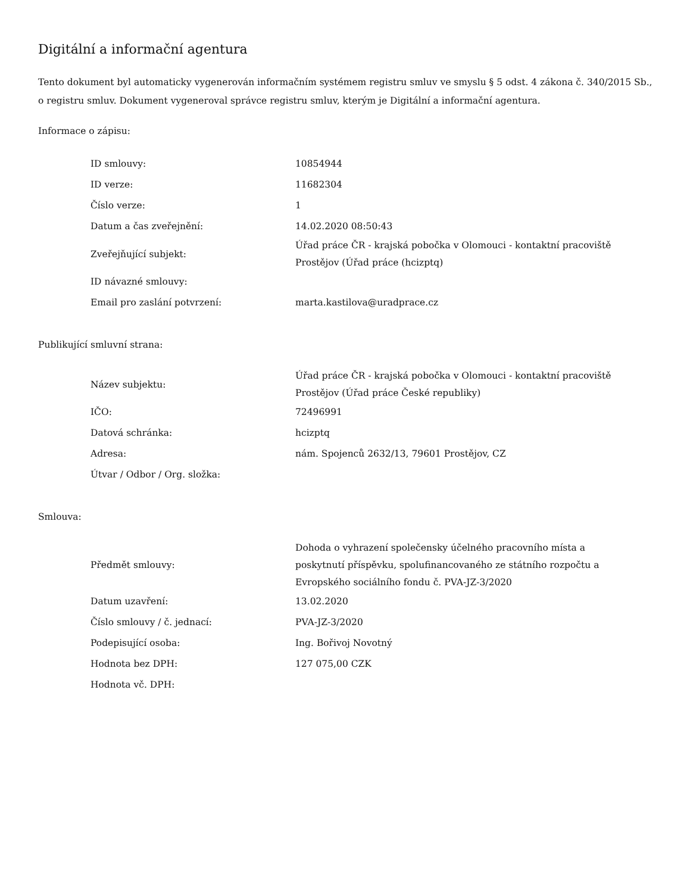Digitální a informační agentura
Tento dokument byl automaticky vygenerován informačním systémem registru smluv ve smyslu § 5 odst. 4 zákona č. 340/2015 Sb., o registru smluv. Dokument vygeneroval správce registru smluv, kterým je Digitální a informační agentura.
Informace o zápisu:
| ID smlouvy: | 10854944 |
| ID verze: | 11682304 |
| Číslo verze: | 1 |
| Datum a čas zveřejnění: | 14.02.2020 08:50:43 |
| Zveřejňující subjekt: | Úřad práce ČR - krajská pobočka v Olomouci - kontaktní pracoviště Prostějov (Úřad práce (hcizptq) |
| ID návazné smlouvy: | |
| Email pro zaslání potvrzení: | marta.kastilova@uradprace.cz |
Publikující smluvní strana:
| Název subjektu: | Úřad práce ČR - krajská pobočka v Olomouci - kontaktní pracoviště Prostějov (Úřad práce České republiky) |
| IČO: | 72496991 |
| Datová schránka: | hcizptq |
| Adresa: | nám. Spojenců 2632/13, 79601 Prostějov, CZ |
| Útvar / Odbor / Org. složka: | |
Smlouva:
| Předmět smlouvy: | Dohoda o vyhrazení společensky účelného pracovního místa a poskytnutí příspěvku, spolufinancovaného ze státního rozpočtu a Evropského sociálního fondu č. PVA-JZ-3/2020 |
| Datum uzavření: | 13.02.2020 |
| Číslo smlouvy / č. jednací: | PVA-JZ-3/2020 |
| Podepisující osoba: | Ing. Bořivoj Novotný |
| Hodnota bez DPH: | 127 075,00 CZK |
| Hodnota vč. DPH: | |